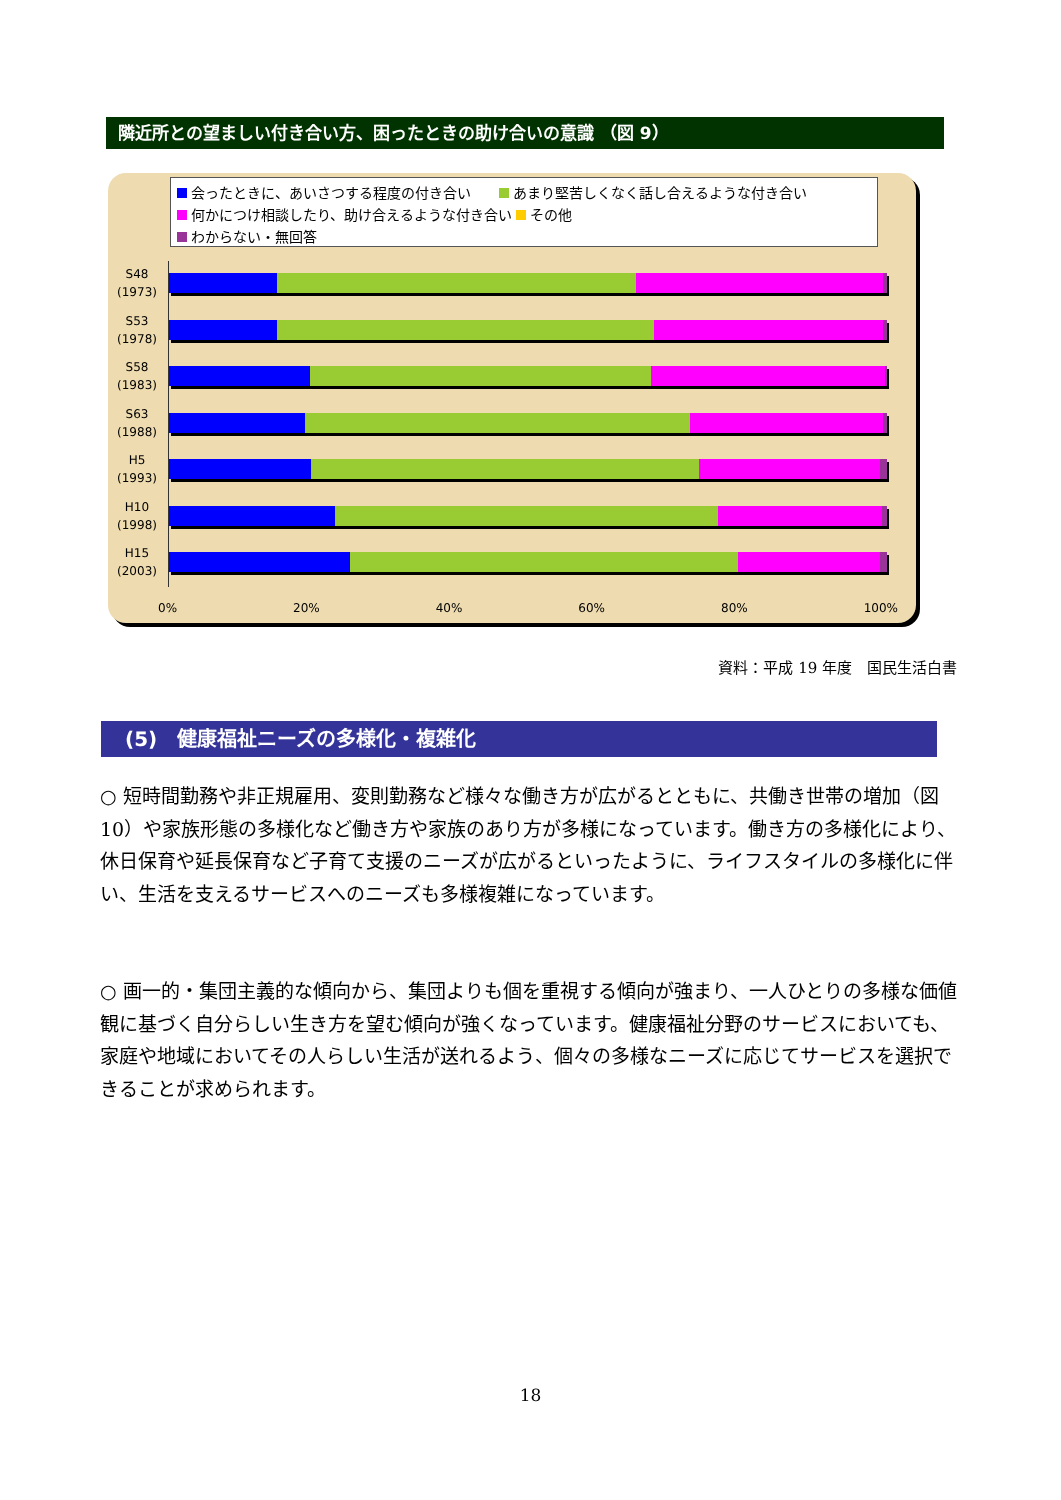隣近所との望ましい付き合い方、困ったときの助け合いの意識 （図 9）
会ったときに、あいさつする程度の付き合い　　 あまり堅苦しくなく話し合えるような付き合い
何かにつけ相談したり、助け合えるような付き合い その他
わからない・無回答
S48
(1973)
S53
(1978)
S58
(1983)
S63
(1988)
H5
(1993)
H10
(1998)
H15
(2003)
0% 20% 40% 60% 80% 100%
資料：平成 19 年度　国民生活白書
(5)　健康福祉ニーズの多様化・複雑化
○ 短時間勤務や非正規雇用、変則勤務など様々な働き方が広がるとともに、共働き世帯の増加（図 10）や家族形態の多様化など働き方や家族のあり方が多様になっています。働き方の多様化により、休日保育や延長保育など子育て支援のニーズが広がるといったように、ライフスタイルの多様化に伴い、生活を支えるサービスへのニーズも多様複雑になっています。
○ 画一的・集団主義的な傾向から、集団よりも個を重視する傾向が強まり、一人ひとりの多様な価値観に基づく自分らしい生き方を望む傾向が強くなっています。健康福祉分野のサービスにおいても、家庭や地域においてその人らしい生活が送れるよう、個々の多様なニーズに応じてサービスを選択できることが求められます。
18